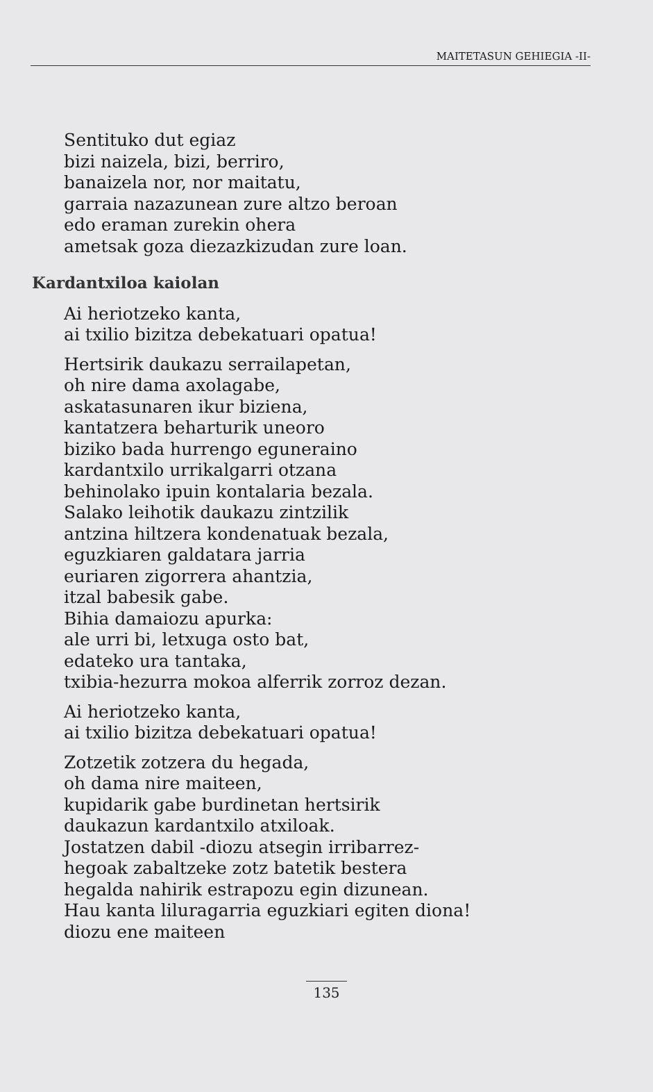MAITETASUN GEHIEGIA -II-
Sentituko dut egiaz
bizi naizela, bizi, berriro,
banaizela nor, nor maitatu,
garraia nazazunean zure altzo beroan
edo eraman zurekin ohera
ametsak goza diezazkizudan zure loan.
Kardantxiloa kaiolan
Ai heriotzeko kanta,
ai txilio bizitza debekatuari opatua!
Hertsirik daukazu serrailapetan,
oh nire dama axolagabe,
askatasunaren ikur biziena,
kantatzera beharturik uneoro
biziko bada hurrengo eguneraino
kardantxilo urrikalgarri otzana
behinolako ipuin kontalaria bezala.
Salako leihotik daukazu zintzilik
antzina hiltzera kondenatuak bezala,
eguzkiaren galdatara jarria
euriaren zigorrera ahantzia,
itzal babesik gabe.
Bihia damaiozu apurka:
ale urri bi, letxuga osto bat,
edateko ura tantaka,
txibia-hezurra mokoa alferrik zorroz dezan.
Ai heriotzeko kanta,
ai txilio bizitza debekatuari opatua!
Zotzetik zotzera du hegada,
oh dama nire maiteen,
kupidarik gabe burdinetan hertsirik
daukazun kardantxilo atxiloak.
Jostatzen dabil -diozu atsegin irribarrez-
hegoak zabaltzeke zotz batetik bestera
hegalda nahirik estrapozu egin dizunean.
Hau kanta liluragarria eguzkiari egiten diona!
diozu ene maiteen
135